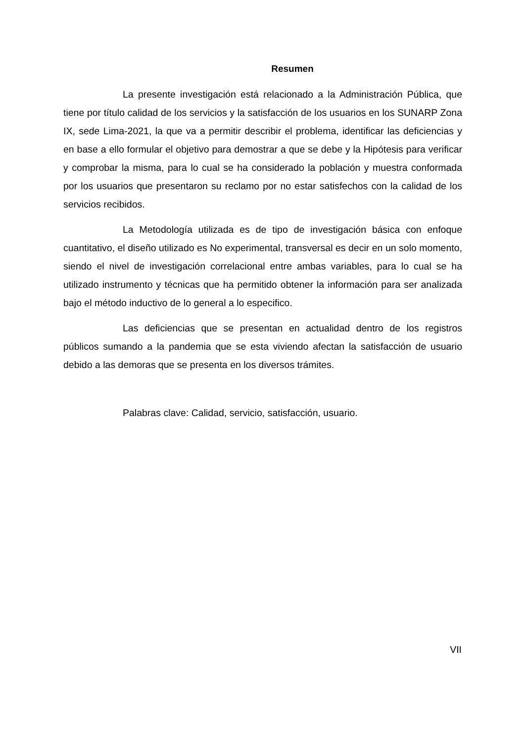Resumen
La presente investigación está relacionado a la Administración Pública, que tiene por título calidad de los servicios y la satisfacción de los usuarios en los SUNARP Zona IX, sede Lima-2021, la que va a permitir describir el problema, identificar las deficiencias y en base a ello formular el objetivo para demostrar a que se debe y la Hipótesis para verificar y comprobar la misma, para lo cual se ha considerado la población y muestra conformada por los usuarios que presentaron su reclamo por no estar satisfechos con la calidad de los servicios recibidos.
La Metodología utilizada es de tipo de investigación básica con enfoque cuantitativo, el diseño utilizado es No experimental, transversal es decir en un solo momento, siendo el nivel de investigación correlacional entre ambas variables, para lo cual se ha utilizado instrumento y técnicas que ha permitido obtener la información para ser analizada bajo el método inductivo de lo general a lo especifico.
Las deficiencias que se presentan en actualidad dentro de los registros públicos sumando a la pandemia que se esta viviendo afectan la satisfacción de usuario debido a las demoras que se presenta en los diversos trámites.
Palabras clave: Calidad, servicio, satisfacción, usuario.
VII